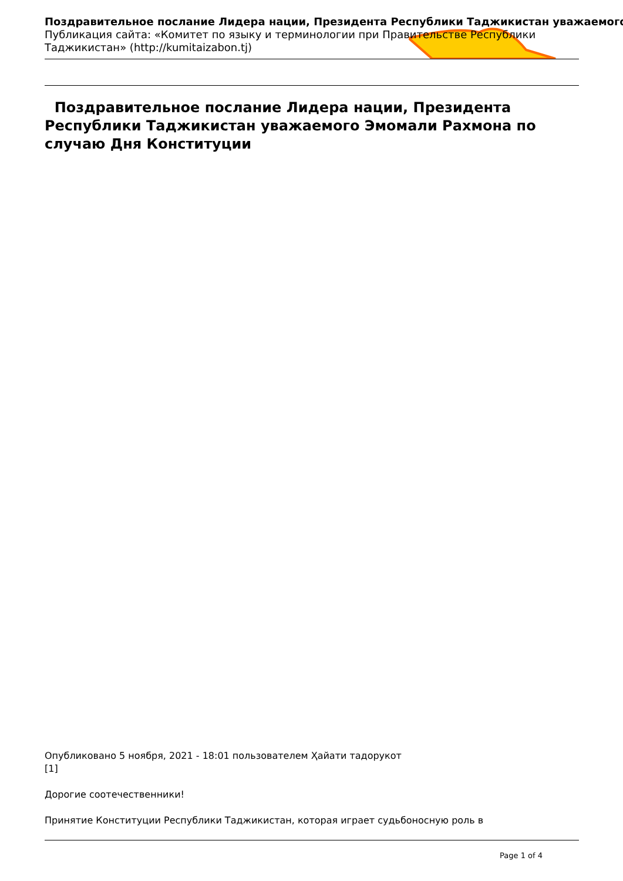Поздравительное послание Лидера нации, Президента Республики Таджикистан уважаемого
Публикация сайта: «Комитет по языку и терминологии при Правительстве Республики Таджикистан» (http://kumitaizabon.tj)
Поздравительное послание Лидера нации, Президента Республики Таджикистан уважаемого Эмомали Рахмона по случаю Дня Конституции
Опубликовано 5 ноября, 2021 - 18:01 пользователем Ҳайати тадорукот
[1]
Дорогие соотечественники!
Принятие Конституции Республики Таджикистан, которая играет судьбоносную роль в
Page 1 of 4